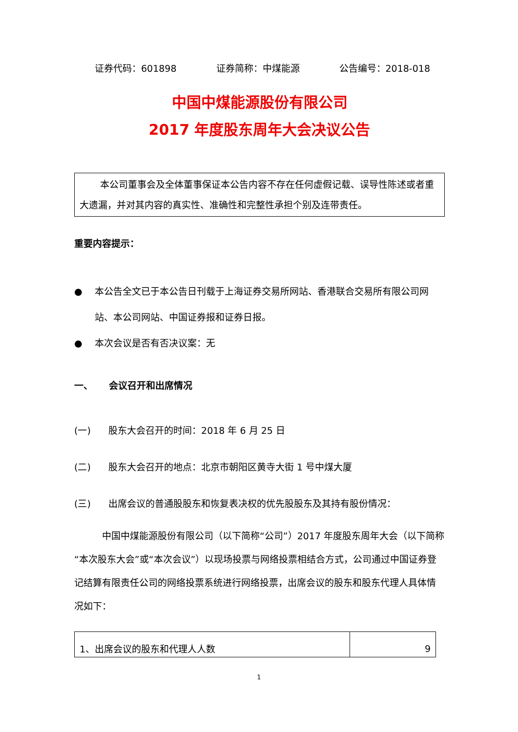证券代码：601898 证券简称：中煤能源 公告编号：2018-018
中国中煤能源股份有限公司
2017 年度股东周年大会决议公告
本公司董事会及全体董事保证本公告内容不存在任何虚假记载、误导性陈述或者重大遗漏，并对其内容的真实性、准确性和完整性承担个别及连带责任。
重要内容提示：
● 本公告全文已于本公告日刊载于上海证券交易所网站、香港联合交易所有限公司网站、本公司网站、中国证券报和证券日报。
● 本次会议是否有否决议案：无
一、 会议召开和出席情况
(一) 股东大会召开的时间：2018 年 6 月 25 日
(二) 股东大会召开的地点：北京市朝阳区黄寺大街 1 号中煤大厦
(三) 出席会议的普通股股东和恢复表决权的优先股股东及其持有股份情况：
中国中煤能源股份有限公司（以下简称“公司”）2017 年度股东周年大会（以下简称“本次股东大会”或“本次会议”）以现场投票与网络投票相结合方式，公司通过中国证券登记结算有限责任公司的网络投票系统进行网络投票，出席会议的股东和股东代理人具体情况如下：
| 1、出席会议的股东和代理人人数 | 9 |
1